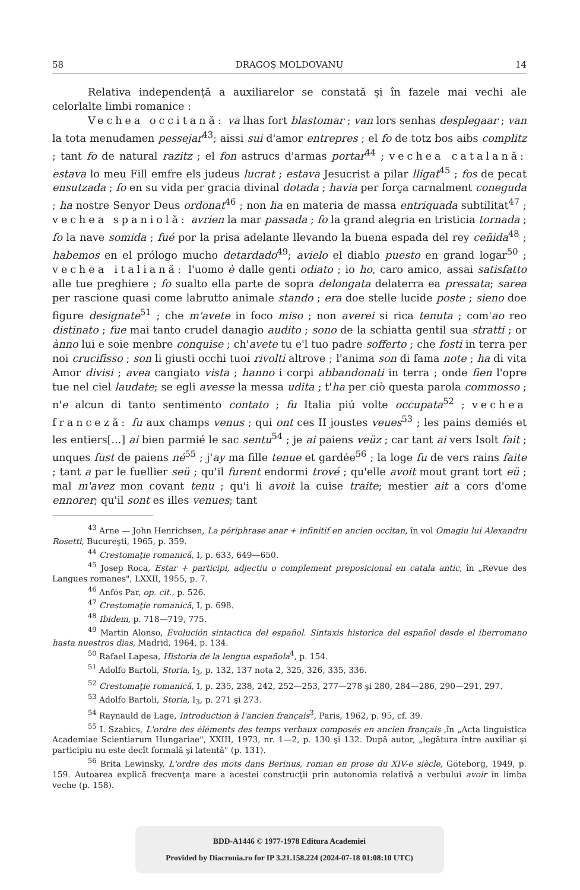58 DRAGOŞ MOLDOVANU 14
Relativa independenţă a auxiliarelor se constată şi în fazele mai vechi ale celorlalte limbi romanice :
Vechea occitană: va lhas fort blastomar ; van lors senhas desplegaar ; van la tota menudamen pessejar<sup>43</sup>; aissi sui d'amor entrepres ; el fo de totz bos aibs complitz ; tant fo de natural razitz ; el fon astrucs d'armas portar<sup>44</sup> ; vechea catalană: estava lo meu Fill emfre els judeus lucrat ; estava Jesucrist a pilar lligat<sup>45</sup> ; fos de pecat ensutzada ; fo en su vida per gracia divinal dotada ; havia per força carnalment coneguda ; ha nostre Senyor Deus ordonat<sup>46</sup> ; non ha en materia de massa entriquada subtilitat<sup>47</sup> ; vechea spaniolă: avrien la mar passada ; fo la grand alegria en tristicia tornada ; fo la nave somida ; fué por la prisa adelante llevando la buena espada del rey ceñida<sup>48</sup> ; habemos en el prólogo mucho detardado<sup>49</sup>; avielo el diablo puesto en grand logar<sup>50</sup> ; vechea italiană: l'uomo è dalle genti odiato ; io ho, caro amico, assai satisfatto alle tue preghiere ; fo sualto ella parte de sopra delongata delaterra ea pressata; sarea per rascione quasi come labrutto animale stando ; era doe stelle lucide poste ; sieno doe figure designate<sup>51</sup> ; che m'avete in foco miso ; non averei si rica tenuta ; com'ao reo distinato ; fue mai tanto crudel danagio audito ; sono de la schiatta gentil sua stratti ; or ànno lui e soie menbre conquise ; ch'avete tu e'l tuo padre sofferto ; che fosti in terra per noi crucifisso ; son li giusti occhi tuoi rivolti altrove ; l'anima son di fama note ; ha di vita Amor divisi ; avea cangiato vista ; hanno i corpi abbandonati in terra ; onde fien l'opre tue nel ciel laudate; se egli avesse la messa udita ; t'ha per ciò questa parola commosso ; n'e alcun di tanto sentimento contato ; fu Italia piú volte occupata<sup>52</sup> ; vechea franceză: fu aux champs venus ; qui ont ces II joustes veues<sup>53</sup> ; les pains demiés et les entiers[...] ai bien parmié le sac sentu<sup>54</sup> ; je ai paiens veüz ; car tant ai vers Isolt fait ; unques fust de paiens né<sup>55</sup> ; j'ay ma fille tenue et gardée<sup>56</sup> ; la loge fu de vers rains faite ; tant a par le fuellier seü ; qu'il furent endormi trové ; qu'elle avoit mout grant tort eü ; mal m'avez mon covant tenu ; qu'i li avoit la cuise traite; mestier ait a cors d'ome ennorer; qu'il sont es illes venues; tant
<sup>43</sup> Arne — John Henrichsen, La périphrase anar + infinitif en ancien occitan, în vol Omagiu lui Alexandru Rosetti, Bucureşti, 1965, p. 359.
<sup>44</sup> Crestomaţie romanică, I, p. 633, 649—650.
<sup>45</sup> Josep Roca, Estar + participi, adjectiu o complement preposicional en catala antic, în „Revue des Langues romanes", LXXII, 1955, p. 7.
<sup>46</sup> Anfós Par, op. cit., p. 526.
<sup>47</sup> Crestomaţie romanică, I, p. 698.
<sup>48</sup> Ibidem, p. 718—719, 775.
<sup>49</sup> Martin Alonso, Evolución sintactica del español. Sintaxis historica del español desde el iberromano hasta nuestros dias, Madrid, 1964, p. 134.
<sup>50</sup> Rafael Lapesa, Historia de la lengua española<sup>4</sup>, p. 154.
<sup>51</sup> Adolfo Bartoli, Storia, I<sub>3</sub>, p. 132, 137 nota 2, 325, 326, 335, 336.
<sup>52</sup> Crestomaţie romanică, I, p. 235, 238, 242, 252—253, 277—278 şi 280, 284—286, 290—291, 297.
<sup>53</sup> Adolfo Bartoli, Storia, I<sub>3</sub>, p. 271 şi 273.
<sup>54</sup> Raynauld de Lage, Introduction à l'ancien français<sup>3</sup>, Paris, 1962, p. 95, cf. 39.
<sup>55</sup> I. Szabics, L'ordre des éléments des temps verbaux composés en ancien français ,în „Acta linguistica Academiae Scientiarum Hungariae", XXIII, 1973, nr. 1—2, p. 130 şi 132. După autor, „legătura între auxiliar şi participiu nu este decît formală şi latentă" (p. 131).
<sup>56</sup> Brita Lewinsky, L'ordre des mots dans Berinus, roman en prose du XIV-e siècle, Göteborg, 1949, p. 159. Autoarea explică frecvenţa mare a acestei construcţii prin autonomia relativă a verbului avoir în limba veche (p. 158).
BDD-A1446 © 1977-1978 Editura Academiei
Provided by Diacronia.ro for IP 3.21.158.224 (2024-07-18 01:08:10 UTC)